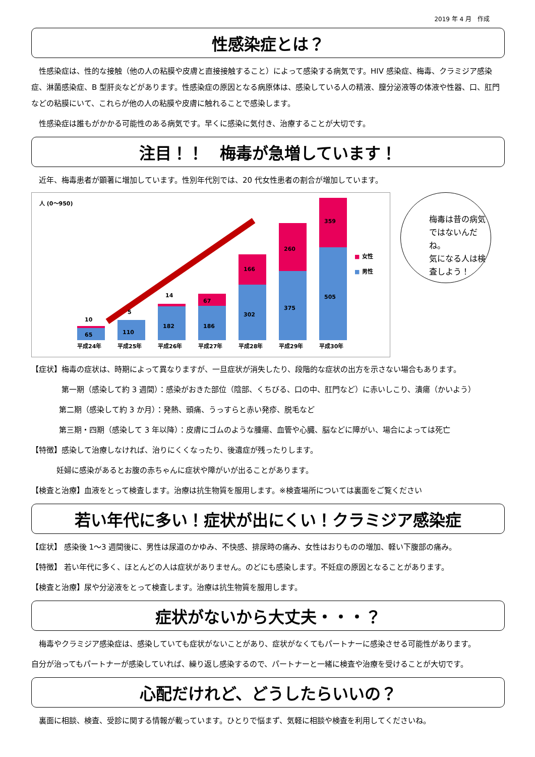2019 年 4 月　作成
性感染症とは？
　性感染症は、性的な接触（他の人の粘膜や皮膚と直接接触すること）によって感染する病気です。HIV 感染症、梅毒、クラミジア感染症、淋菌感染症、B 型肝炎などがあります。性感染症の原因となる病原体は、感染している人の精液、膣分泌液等の体液や性器、口、肛門などの粘膜にいて、これらが他の人の粘膜や皮膚に触れることで感染します。
　性感染症は誰もがかかる可能性のある病気です。早くに感染に気付き、治療することが大切です。
注目！！　梅毒が急増しています！
　近年、梅毒患者が顕著に増加しています。性別年代別では、20 代女性患者の割合が増加しています。
人 (0〜950)
65
10
110
5
182
14
186
67
302
166
375
260
505
359
平成24年
平成25年
平成26年
平成27年
平成28年
平成29年
平成30年
■
女性
■
男性
梅毒は昔の病気ではないんだね。
気になる人は検査しよう！
【症状】梅毒の症状は、時期によって異なりますが、一旦症状が消失したり、段階的な症状の出方を示さない場合もあります。
第一期（感染して約 3 週間）：感染がおきた部位（陰部、くちびる、口の中、肛門など）に赤いしこり、潰瘍（かいよう）
第二期（感染して約 3 か月）：発熱、頭痛、うっすらと赤い発疹、脱毛など
第三期・四期（感染して 3 年以降）：皮膚にゴムのような腫瘍、血管や心臓、脳などに障がい、場合によっては死亡
【特徴】感染して治療しなければ、治りにくくなったり、後遺症が残ったりします。
妊婦に感染があるとお腹の赤ちゃんに症状や障がいが出ることがあります。
【検査と治療】血液をとって検査します。治療は抗生物質を服用します。※検査場所については裏面をご覧ください
若い年代に多い！症状が出にくい！クラミジア感染症
【症状】 感染後 1〜3 週間後に、男性は尿道のかゆみ、不快感、排尿時の痛み、女性はおりものの増加、軽い下腹部の痛み。
【特徴】 若い年代に多く、ほとんどの人は症状がありません。のどにも感染します。不妊症の原因となることがあります。
【検査と治療】尿や分泌液をとって検査します。治療は抗生物質を服用します。
症状がないから大丈夫・・・？
　梅毒やクラミジア感染症は、感染していても症状がないことがあり、症状がなくてもパートナーに感染させる可能性があります。
自分が治ってもパートナーが感染していれば、繰り返し感染するので、パートナーと一緒に検査や治療を受けることが大切です。
心配だけれど、どうしたらいいの？
　裏面に相談、検査、受診に関する情報が載っています。ひとりで悩まず、気軽に相談や検査を利用してくださいね。